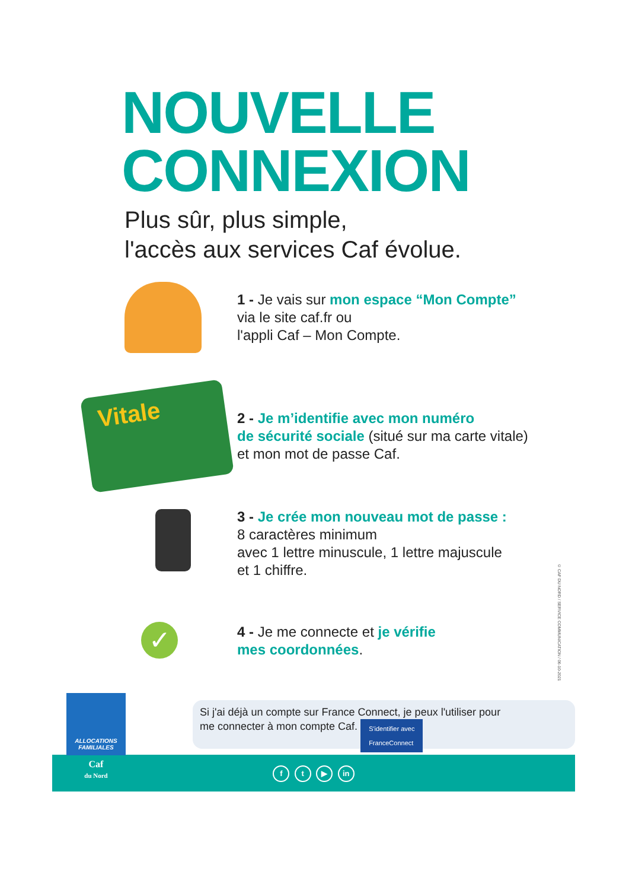NOUVELLE
CONNEXION
Plus sûr, plus simple,
l'accès aux services Caf évolue.
1 - Je vais sur mon espace “Mon Compte”
via le site caf.fr ou
l'appli Caf – Mon Compte.
Vitale
2 - Je m’identifie avec mon numéro
de sécurité sociale (situé sur ma carte vitale)
et mon mot de passe Caf.
3 - Je crée mon nouveau mot de passe :
8 caractères minimum
avec 1 lettre minuscule, 1 lettre majuscule
et 1 chiffre.
✓
4 - Je me connecte et je vérifie
mes coordonnées.
© CAF DU NORD / SERVICE COMMUNICATION / 06-10-2021
Si j'ai déjà un compte sur France Connect, je peux l'utiliser pour
me connecter à mon compte Caf. S'identifier avec
FranceConnect
f t ▶ in
ALLOCATIONS
FAMILIALES
Caf
du Nord